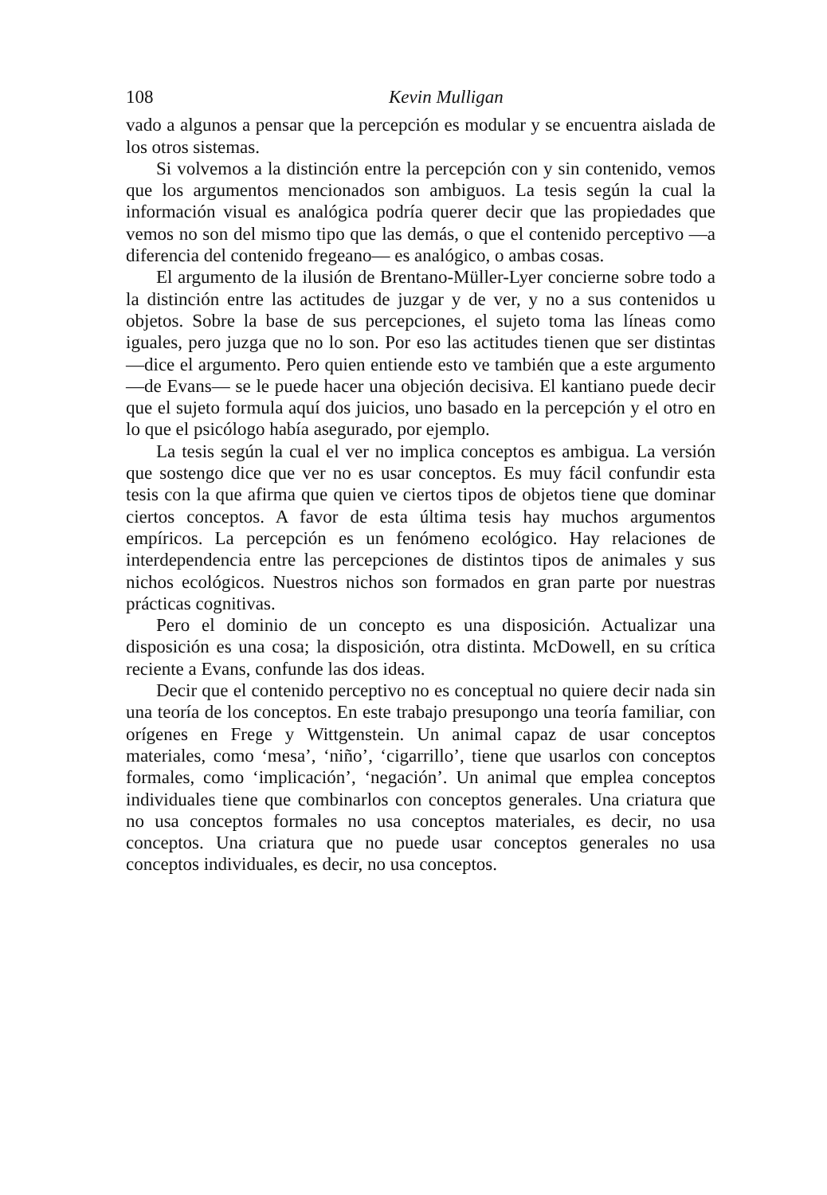108 Kevin Mulligan
vado a algunos a pensar que la percepción es modular y se encuentra aislada de los otros sistemas.
Si volvemos a la distinción entre la percepción con y sin contenido, vemos que los argumentos mencionados son ambiguos. La tesis según la cual la información visual es analógica podría querer decir que las propiedades que vemos no son del mismo tipo que las demás, o que el contenido perceptivo —a diferencia del contenido fregeano— es analógico, o ambas cosas.
El argumento de la ilusión de Brentano-Müller-Lyer concierne sobre todo a la distinción entre las actitudes de juzgar y de ver, y no a sus contenidos u objetos. Sobre la base de sus percepciones, el sujeto toma las líneas como iguales, pero juzga que no lo son. Por eso las actitudes tienen que ser distintas —dice el argumento. Pero quien entiende esto ve también que a este argumento —de Evans— se le puede hacer una objeción decisiva. El kantiano puede decir que el sujeto formula aquí dos juicios, uno basado en la percepción y el otro en lo que el psicólogo había asegurado, por ejemplo.
La tesis según la cual el ver no implica conceptos es ambigua. La versión que sostengo dice que ver no es usar conceptos. Es muy fácil confundir esta tesis con la que afirma que quien ve ciertos tipos de objetos tiene que dominar ciertos conceptos. A favor de esta última tesis hay muchos argumentos empíricos. La percepción es un fenómeno ecológico. Hay relaciones de interdependencia entre las percepciones de distintos tipos de animales y sus nichos ecológicos. Nuestros nichos son formados en gran parte por nuestras prácticas cognitivas.
Pero el dominio de un concepto es una disposición. Actualizar una disposición es una cosa; la disposición, otra distinta. McDowell, en su crítica reciente a Evans, confunde las dos ideas.
Decir que el contenido perceptivo no es conceptual no quiere decir nada sin una teoría de los conceptos. En este trabajo presupongo una teoría familiar, con orígenes en Frege y Wittgenstein. Un animal capaz de usar conceptos materiales, como ‘mesa’, ‘niño’, ‘cigarrillo’, tiene que usarlos con conceptos formales, como ‘implicación’, ‘negación’. Un animal que emplea conceptos individuales tiene que combinarlos con conceptos generales. Una criatura que no usa conceptos formales no usa conceptos materiales, es decir, no usa conceptos. Una criatura que no puede usar conceptos generales no usa conceptos individuales, es decir, no usa conceptos.